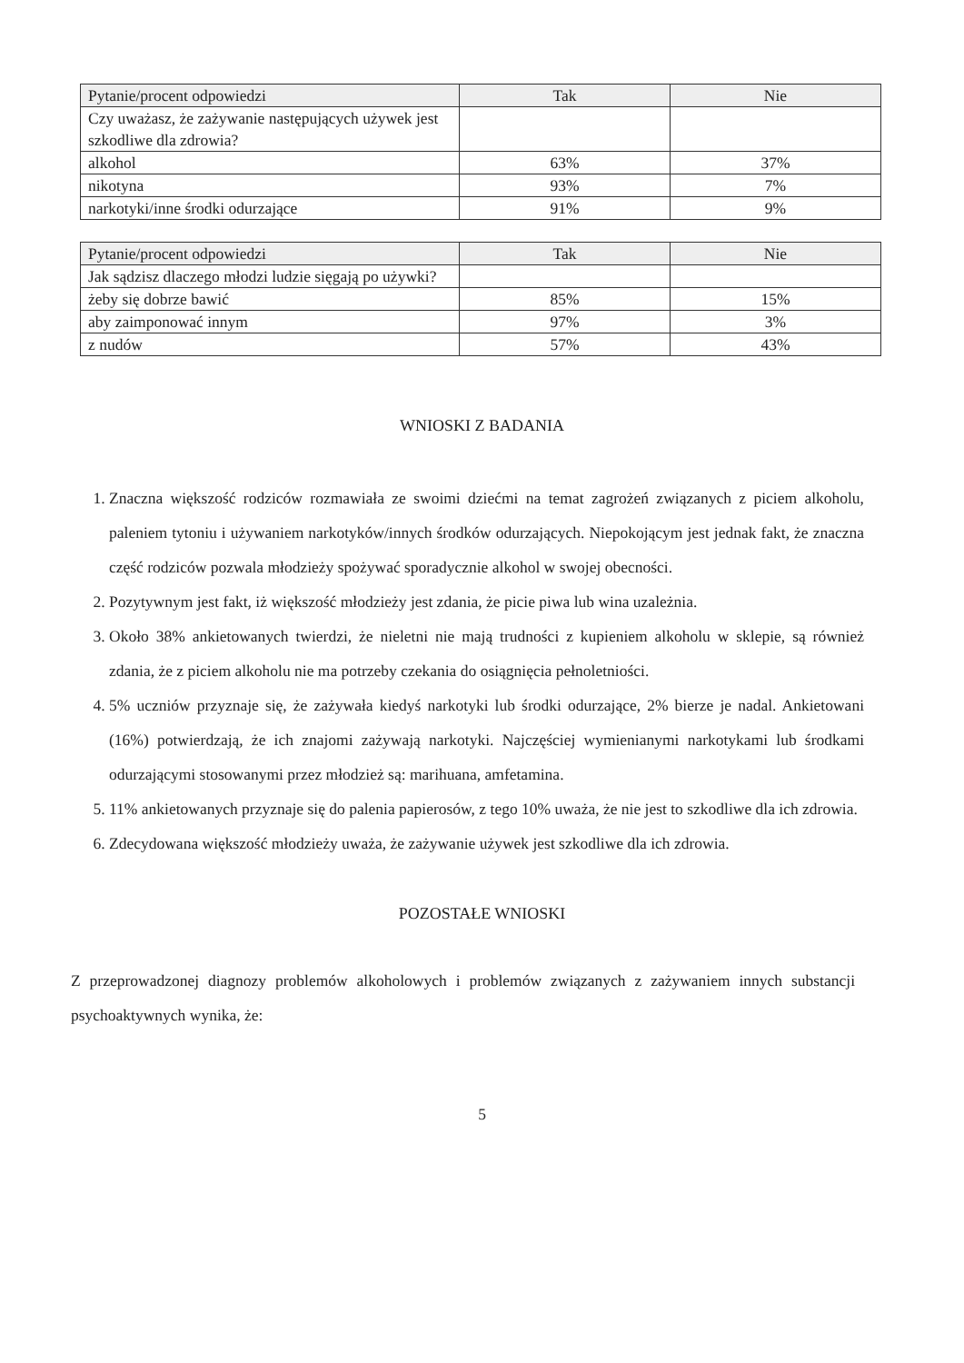| Pytanie/procent odpowiedzi | Tak | Nie |
| --- | --- | --- |
| Czy uważasz, że zażywanie następujących używek jest szkodliwe dla zdrowia? | | |
| alkohol | 63% | 37% |
| nikotyna | 93% | 7% |
| narkotyki/inne środki odurzające | 91% | 9% |
| Pytanie/procent odpowiedzi | Tak | Nie |
| --- | --- | --- |
| Jak sądzisz dlaczego młodzi ludzie sięgają po używki? | | |
| żeby się dobrze bawić | 85% | 15% |
| aby zaimponować innym | 97% | 3% |
| z nudów | 57% | 43% |
WNIOSKI Z BADANIA
1. Znaczna większość rodziców rozmawiała ze swoimi dziećmi na temat zagrożeń związanych z piciem alkoholu, paleniem tytoniu i używaniem narkotyków/innych środków odurzających. Niepokojącym jest jednak fakt, że znaczna część rodziców pozwala młodzieży spożywać sporadycznie alkohol w swojej obecności.
2. Pozytywnym jest fakt, iż większość młodzieży jest zdania, że picie piwa lub wina uzależnia.
3. Około 38% ankietowanych twierdzi, że nieletni nie mają trudności z kupieniem alkoholu w sklepie, są również zdania, że z piciem alkoholu nie ma potrzeby czekania do osiągnięcia pełnoletniości.
4. 5% uczniów przyznaje się, że zażywała kiedyś narkotyki lub środki odurzające, 2% bierze je nadal. Ankietowani (16%) potwierdzają, że ich znajomi zażywają narkotyki. Najczęściej wymienianymi narkotykami lub środkami odurzającymi stosowanymi przez młodzież są: marihuana, amfetamina.
5. 11% ankietowanych przyznaje się do palenia papierosów, z tego 10% uważa, że nie jest to szkodliwe dla ich zdrowia.
6. Zdecydowana większość młodzieży uważa, że zażywanie używek jest szkodliwe dla ich zdrowia.
POZOSTAŁE WNIOSKI
Z przeprowadzonej diagnozy problemów alkoholowych i problemów związanych z zażywaniem innych substancji psychoaktywnych wynika, że:
5